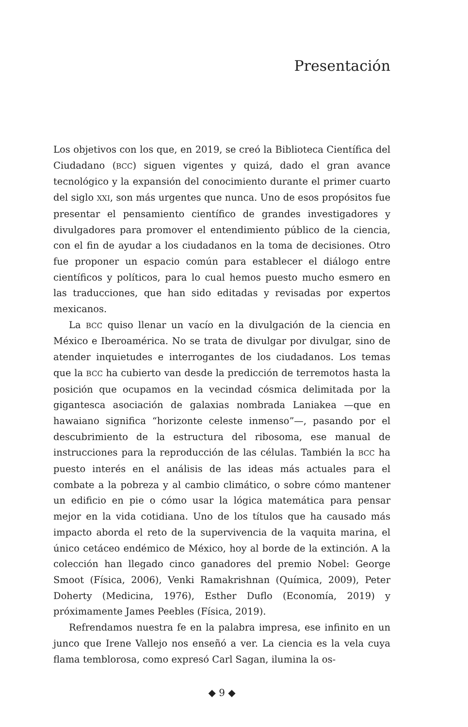Presentación
Los objetivos con los que, en 2019, se creó la Biblioteca Científica del Ciudadano (BCC) siguen vigentes y quizá, dado el gran avance tecnológico y la expansión del conocimiento durante el primer cuarto del siglo XXI, son más urgentes que nunca. Uno de esos propósitos fue presentar el pensamiento científico de grandes investigadores y divulgadores para promover el entendimiento público de la ciencia, con el fin de ayudar a los ciudadanos en la toma de decisiones. Otro fue proponer un espacio común para establecer el diálogo entre científicos y políticos, para lo cual hemos puesto mucho esmero en las traducciones, que han sido editadas y revisadas por expertos mexicanos.
La BCC quiso llenar un vacío en la divulgación de la ciencia en México e Iberoamérica. No se trata de divulgar por divulgar, sino de atender inquietudes e interrogantes de los ciudadanos. Los temas que la BCC ha cubierto van desde la predicción de terremotos hasta la posición que ocupamos en la vecindad cósmica delimitada por la gigantesca asociación de galaxias nombrada Laniakea —que en hawaiano significa “horizonte celeste inmenso”—, pasando por el descubrimiento de la estructura del ribosoma, ese manual de instrucciones para la reproducción de las células. También la BCC ha puesto interés en el análisis de las ideas más actuales para el combate a la pobreza y al cambio climático, o sobre cómo mantener un edificio en pie o cómo usar la lógica matemática para pensar mejor en la vida cotidiana. Uno de los títulos que ha causado más impacto aborda el reto de la supervivencia de la vaquita marina, el único cetáceo endémico de México, hoy al borde de la extinción. A la colección han llegado cinco ganadores del premio Nobel: George Smoot (Física, 2006), Venki Ramakrishnan (Química, 2009), Peter Doherty (Medicina, 1976), Esther Duflo (Economía, 2019) y próximamente James Peebles (Física, 2019).
Refrendamos nuestra fe en la palabra impresa, ese infinito en un junco que Irene Vallejo nos enseñó a ver. La ciencia es la vela cuya flama temblorosa, como expresó Carl Sagan, ilumina la os-
◆ 9 ◆